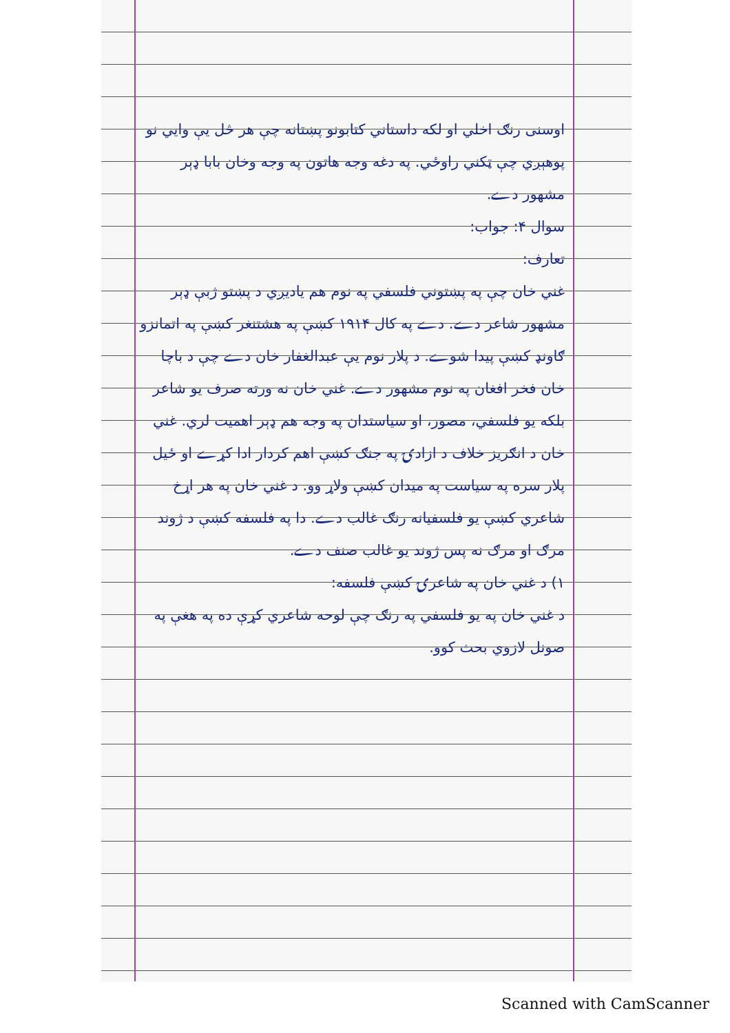اوسنی رنګ اخلي او لکه داستاني کتابونو پښتانه چې هر څل يې وايي نو پوهېږي چې ټکني راوځي. په دغه وجه هاتون په وجه وخان بابا ډېر مشهور دے.
سوال ۴: جواب:
تعارف:
غني خان چې په پښتوني فلسفي په نوم هم یادیږي د پښتو ژبې ډېر مشهور شاعر دے. دے په کال ۱۹۱۴ کښې په هشتنغر کښې په اتمانزو ګاونډ کښې پیدا شوے. د پلار نوم يې عبدالغفار خان دے چې د باچا خان فخر افغان په نوم مشهور دے. غني خان نه ورته صرف یو شاعر بلکه یو فلسفي، مصور، او سیاستدان په وجه هم ډېر اهمیت لري. غني خان د انګریز خلاف د ازادۍ په جنګ کښې اهم کردار ادا کړے او ځیل پلار سره په سیاست په میدان کښې ولاړ وو. د غني خان په هر اړخ شاعري کښې یو فلسفیانه رنګ غالب دے. دا په فلسفه کښې د ژوند مرګ او مرګ نه پس ژوند یو غالب صنف دے.
۱) د غني خان په شاعرۍ کښې فلسفه:
د غني خان په یو فلسفي په رنګ چې لوحه شاعري کړې ده په هغې په صونل لازوي بحث کوو.
Scanned with CamScanner